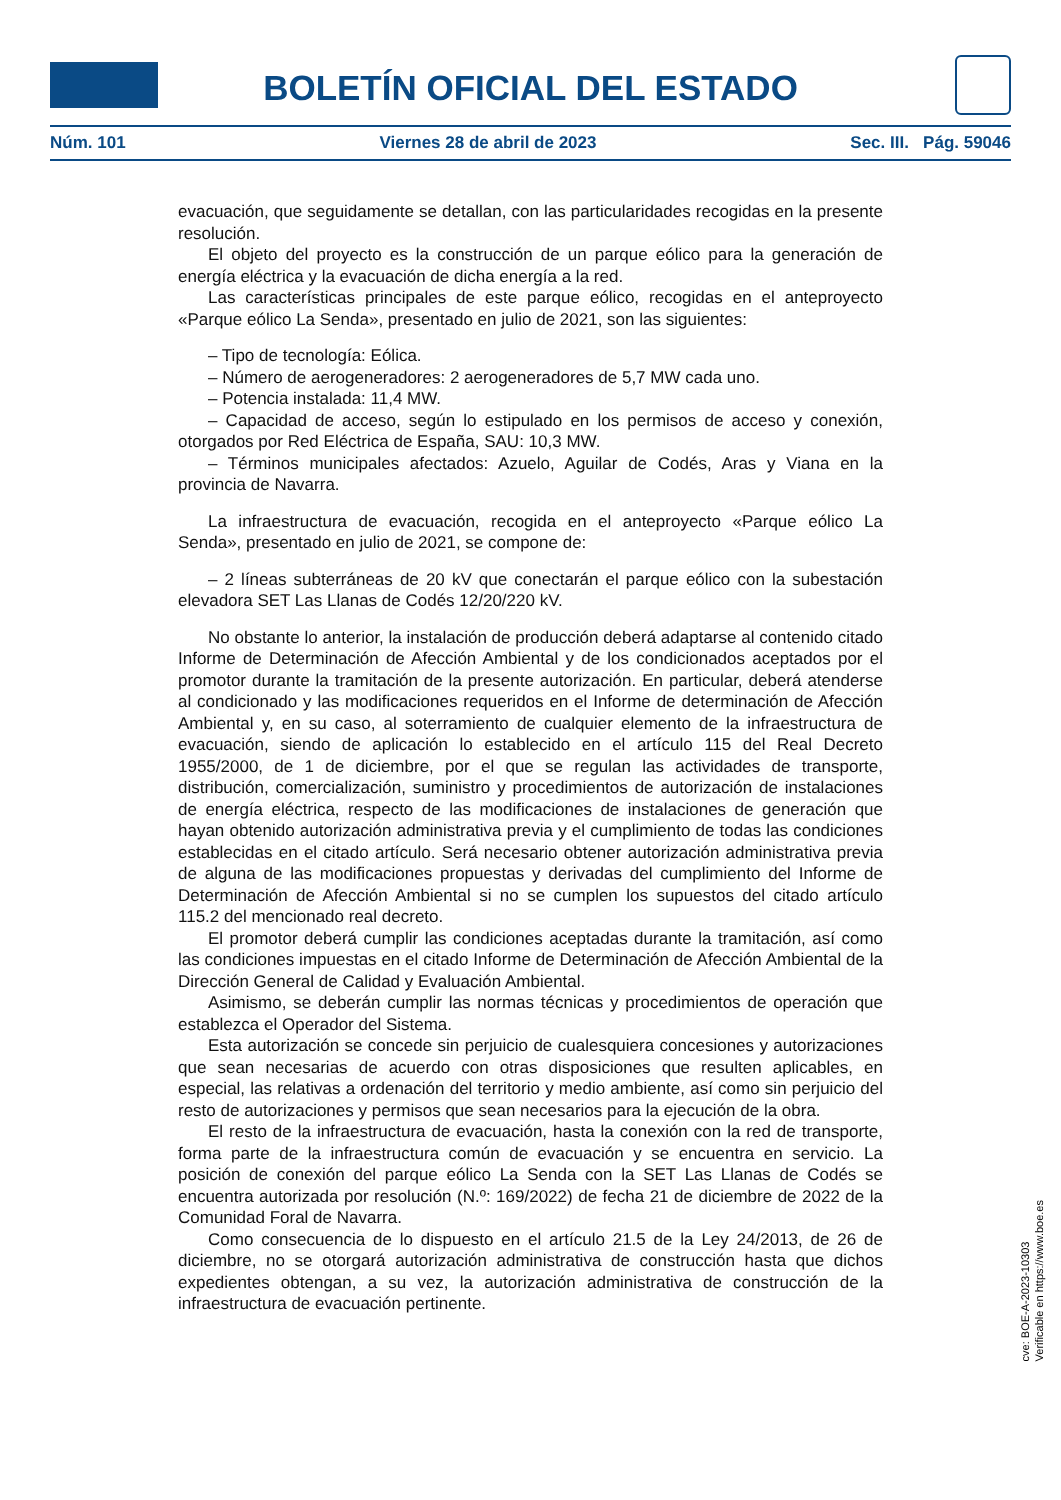BOLETÍN OFICIAL DEL ESTADO
Núm. 101 Viernes 28 de abril de 2023 Sec. III. Pág. 59046
evacuación, que seguidamente se detallan, con las particularidades recogidas en la presente resolución.
El objeto del proyecto es la construcción de un parque eólico para la generación de energía eléctrica y la evacuación de dicha energía a la red.
Las características principales de este parque eólico, recogidas en el anteproyecto «Parque eólico La Senda», presentado en julio de 2021, son las siguientes:
– Tipo de tecnología: Eólica.
– Número de aerogeneradores: 2 aerogeneradores de 5,7 MW cada uno.
– Potencia instalada: 11,4 MW.
– Capacidad de acceso, según lo estipulado en los permisos de acceso y conexión, otorgados por Red Eléctrica de España, SAU: 10,3 MW.
– Términos municipales afectados: Azuelo, Aguilar de Codés, Aras y Viana en la provincia de Navarra.
La infraestructura de evacuación, recogida en el anteproyecto «Parque eólico La Senda», presentado en julio de 2021, se compone de:
– 2 líneas subterráneas de 20 kV que conectarán el parque eólico con la subestación elevadora SET Las Llanas de Codés 12/20/220 kV.
No obstante lo anterior, la instalación de producción deberá adaptarse al contenido citado Informe de Determinación de Afección Ambiental y de los condicionados aceptados por el promotor durante la tramitación de la presente autorización. En particular, deberá atenderse al condicionado y las modificaciones requeridos en el Informe de determinación de Afección Ambiental y, en su caso, al soterramiento de cualquier elemento de la infraestructura de evacuación, siendo de aplicación lo establecido en el artículo 115 del Real Decreto 1955/2000, de 1 de diciembre, por el que se regulan las actividades de transporte, distribución, comercialización, suministro y procedimientos de autorización de instalaciones de energía eléctrica, respecto de las modificaciones de instalaciones de generación que hayan obtenido autorización administrativa previa y el cumplimiento de todas las condiciones establecidas en el citado artículo. Será necesario obtener autorización administrativa previa de alguna de las modificaciones propuestas y derivadas del cumplimiento del Informe de Determinación de Afección Ambiental si no se cumplen los supuestos del citado artículo 115.2 del mencionado real decreto.
El promotor deberá cumplir las condiciones aceptadas durante la tramitación, así como las condiciones impuestas en el citado Informe de Determinación de Afección Ambiental de la Dirección General de Calidad y Evaluación Ambiental.
Asimismo, se deberán cumplir las normas técnicas y procedimientos de operación que establezca el Operador del Sistema.
Esta autorización se concede sin perjuicio de cualesquiera concesiones y autorizaciones que sean necesarias de acuerdo con otras disposiciones que resulten aplicables, en especial, las relativas a ordenación del territorio y medio ambiente, así como sin perjuicio del resto de autorizaciones y permisos que sean necesarios para la ejecución de la obra.
El resto de la infraestructura de evacuación, hasta la conexión con la red de transporte, forma parte de la infraestructura común de evacuación y se encuentra en servicio. La posición de conexión del parque eólico La Senda con la SET Las Llanas de Codés se encuentra autorizada por resolución (N.º: 169/2022) de fecha 21 de diciembre de 2022 de la Comunidad Foral de Navarra.
Como consecuencia de lo dispuesto en el artículo 21.5 de la Ley 24/2013, de 26 de diciembre, no se otorgará autorización administrativa de construcción hasta que dichos expedientes obtengan, a su vez, la autorización administrativa de construcción de la infraestructura de evacuación pertinente.
cve: BOE-A-2023-10303
Verificable en https://www.boe.es